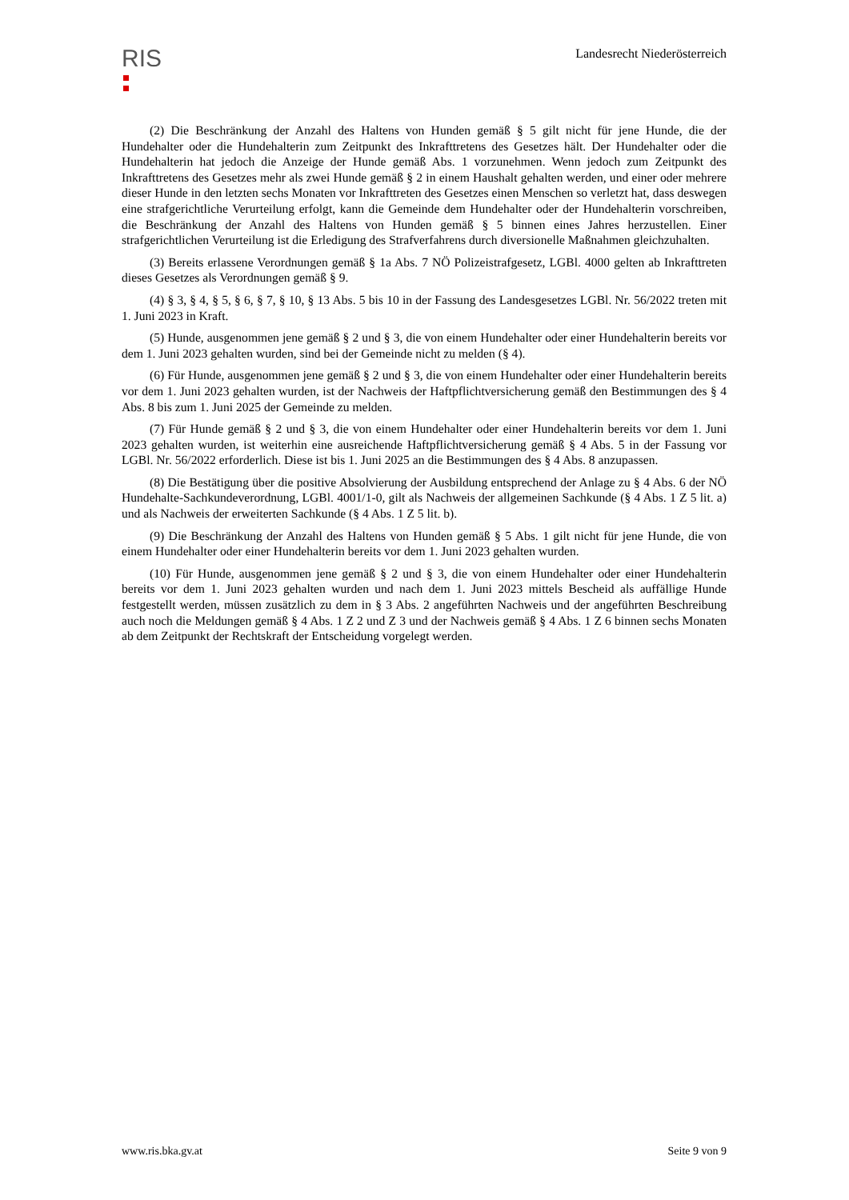RIS
Landesrecht Niederösterreich
(2) Die Beschränkung der Anzahl des Haltens von Hunden gemäß § 5 gilt nicht für jene Hunde, die der Hundehalter oder die Hundehalterin zum Zeitpunkt des Inkrafttretens des Gesetzes hält. Der Hundehalter oder die Hundehalterin hat jedoch die Anzeige der Hunde gemäß Abs. 1 vorzunehmen. Wenn jedoch zum Zeitpunkt des Inkrafttretens des Gesetzes mehr als zwei Hunde gemäß § 2 in einem Haushalt gehalten werden, und einer oder mehrere dieser Hunde in den letzten sechs Monaten vor Inkrafttreten des Gesetzes einen Menschen so verletzt hat, dass deswegen eine strafgerichtliche Verurteilung erfolgt, kann die Gemeinde dem Hundehalter oder der Hundehalterin vorschreiben, die Beschränkung der Anzahl des Haltens von Hunden gemäß § 5 binnen eines Jahres herzustellen. Einer strafgerichtlichen Verurteilung ist die Erledigung des Strafverfahrens durch diversionelle Maßnahmen gleichzuhalten.
(3) Bereits erlassene Verordnungen gemäß § 1a Abs. 7 NÖ Polizeistrafgesetz, LGBl. 4000 gelten ab Inkrafttreten dieses Gesetzes als Verordnungen gemäß § 9.
(4) § 3, § 4, § 5, § 6, § 7, § 10, § 13 Abs. 5 bis 10 in der Fassung des Landesgesetzes LGBl. Nr. 56/2022 treten mit 1. Juni 2023 in Kraft.
(5) Hunde, ausgenommen jene gemäß § 2 und § 3, die von einem Hundehalter oder einer Hundehalterin bereits vor dem 1. Juni 2023 gehalten wurden, sind bei der Gemeinde nicht zu melden (§ 4).
(6) Für Hunde, ausgenommen jene gemäß § 2 und § 3, die von einem Hundehalter oder einer Hundehalterin bereits vor dem 1. Juni 2023 gehalten wurden, ist der Nachweis der Haftpflichtversicherung gemäß den Bestimmungen des § 4 Abs. 8 bis zum 1. Juni 2025 der Gemeinde zu melden.
(7) Für Hunde gemäß § 2 und § 3, die von einem Hundehalter oder einer Hundehalterin bereits vor dem 1. Juni 2023 gehalten wurden, ist weiterhin eine ausreichende Haftpflichtversicherung gemäß § 4 Abs. 5 in der Fassung vor LGBl. Nr. 56/2022 erforderlich. Diese ist bis 1. Juni 2025 an die Bestimmungen des § 4 Abs. 8 anzupassen.
(8) Die Bestätigung über die positive Absolvierung der Ausbildung entsprechend der Anlage zu § 4 Abs. 6 der NÖ Hundehalte-Sachkundeverordnung, LGBl. 4001/1-0, gilt als Nachweis der allgemeinen Sachkunde (§ 4 Abs. 1 Z 5 lit. a) und als Nachweis der erweiterten Sachkunde (§ 4 Abs. 1 Z 5 lit. b).
(9) Die Beschränkung der Anzahl des Haltens von Hunden gemäß § 5 Abs. 1 gilt nicht für jene Hunde, die von einem Hundehalter oder einer Hundehalterin bereits vor dem 1. Juni 2023 gehalten wurden.
(10) Für Hunde, ausgenommen jene gemäß § 2 und § 3, die von einem Hundehalter oder einer Hundehalterin bereits vor dem 1. Juni 2023 gehalten wurden und nach dem 1. Juni 2023 mittels Bescheid als auffällige Hunde festgestellt werden, müssen zusätzlich zu dem in § 3 Abs. 2 angeführten Nachweis und der angeführten Beschreibung auch noch die Meldungen gemäß § 4 Abs. 1 Z 2 und Z 3 und der Nachweis gemäß § 4 Abs. 1 Z 6 binnen sechs Monaten ab dem Zeitpunkt der Rechtskraft der Entscheidung vorgelegt werden.
www.ris.bka.gv.at Seite 9 von 9